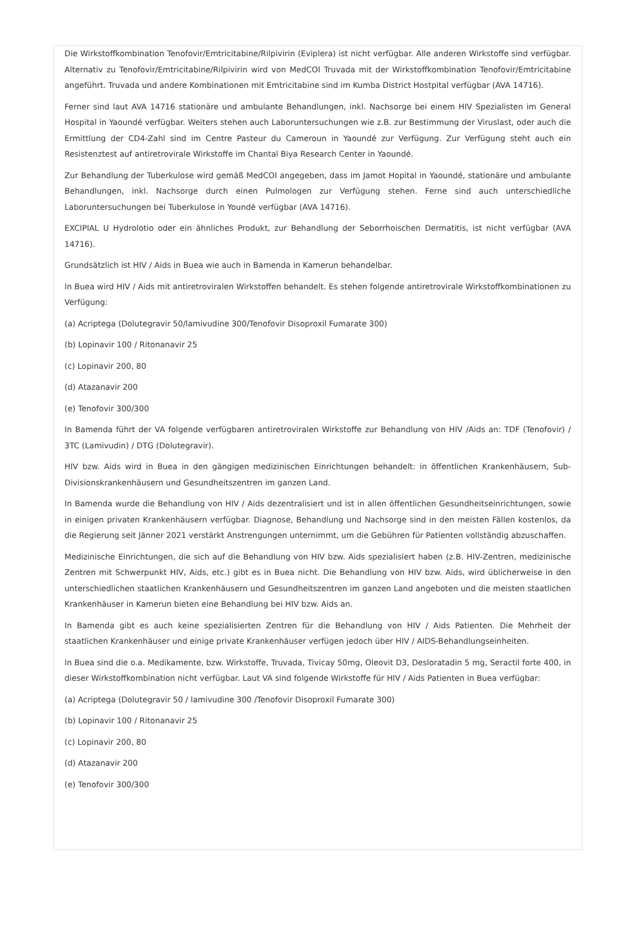Die Wirkstoffkombination Tenofovir/Emtricitabine/Rilpivirin (Eviplera) ist nicht verfügbar. Alle anderen Wirkstoffe sind verfügbar. Alternativ zu Tenofovir/Emtricitabine/Rilpivirin wird von MedCOI Truvada mit der Wirkstoffkombination Tenofovir/Emtricitabine angeführt. Truvada und andere Kombinationen mit Emtricitabine sind im Kumba District Hostpital verfügbar (AVA 14716).
Ferner sind laut AVA 14716 stationäre und ambulante Behandlungen, inkl. Nachsorge bei einem HIV Spezialisten im General Hospital in Yaoundé verfügbar. Weiters stehen auch Laboruntersuchungen wie z.B. zur Bestimmung der Viruslast, oder auch die Ermittlung der CD4-Zahl sind im Centre Pasteur du Cameroun in Yaoundé zur Verfügung. Zur Verfügung steht auch ein Resistenztest auf antiretrovirale Wirkstoffe im Chantal Biya Research Center in Yaoundé.
Zur Behandlung der Tuberkulose wird gemäß MedCOI angegeben, dass im Jamot Hopital in Yaoundé, stationäre und ambulante Behandlungen, inkl. Nachsorge durch einen Pulmologen zur Verfügung stehen. Ferne sind auch unterschiedliche Laboruntersuchungen bei Tuberkulose in Youndé verfügbar (AVA 14716).
EXCIPIAL U Hydrolotio oder ein ähnliches Produkt, zur Behandlung der Seborrhoischen Dermatitis, ist nicht verfügbar (AVA 14716).
Grundsätzlich ist HIV / Aids in Buea wie auch in Bamenda in Kamerun behandelbar.
In Buea wird HIV / Aids mit antiretroviralen Wirkstoffen behandelt. Es stehen folgende antiretrovirale Wirkstoffkombinationen zu Verfügung:
(a) Acriptega (Dolutegravir 50/lamivudine 300/Tenofovir Disoproxil Fumarate 300)
(b) Lopinavir 100 / Ritonanavir 25
(c) Lopinavir 200, 80
(d) Atazanavir 200
(e) Tenofovir 300/300
In Bamenda führt der VA folgende verfügbaren antiretroviralen Wirkstoffe zur Behandlung von HIV /Aids an: TDF (Tenofovir) / 3TC (Lamivudin) / DTG (Dolutegravir).
HIV bzw. Aids wird in Buea in den gängigen medizinischen Einrichtungen behandelt: in öffentlichen Krankenhäusern, Sub-Divisionskrankenhäusern und Gesundheitszentren im ganzen Land.
In Bamenda wurde die Behandlung von HIV / Aids dezentralisiert und ist in allen öffentlichen Gesundheitseinrichtungen, sowie in einigen privaten Krankenhäusern verfügbar. Diagnose, Behandlung und Nachsorge sind in den meisten Fällen kostenlos, da die Regierung seit Jänner 2021 verstärkt Anstrengungen unternimmt, um die Gebühren für Patienten vollständig abzuschaffen.
Medizinische Einrichtungen, die sich auf die Behandlung von HIV bzw. Aids spezialisiert haben (z.B. HIV-Zentren, medizinische Zentren mit Schwerpunkt HIV, Aids, etc.) gibt es in Buea nicht. Die Behandlung von HIV bzw. Aids, wird üblicherweise in den unterschiedlichen staatlichen Krankenhäusern und Gesundheitszentren im ganzen Land angeboten und die meisten staatlichen Krankenhäuser in Kamerun bieten eine Behandlung bei HIV bzw. Aids an.
In Bamenda gibt es auch keine spezialisierten Zentren für die Behandlung von HIV / Aids Patienten. Die Mehrheit der staatlichen Krankenhäuser und einige private Krankenhäuser verfügen jedoch über HIV / AIDS-Behandlungseinheiten.
In Buea sind die o.a. Medikamente, bzw. Wirkstoffe, Truvada, Tivicay 50mg, Oleovit D3, Desloratadin 5 mg, Seractil forte 400, in dieser Wirkstoffkombination nicht verfügbar. Laut VA sind folgende Wirkstoffe für HIV / Aids Patienten in Buea verfügbar:
(a) Acriptega (Dolutegravir 50 / lamivudine 300 /Tenofovir Disoproxil Fumarate 300)
(b) Lopinavir 100 / Ritonanavir 25
(c) Lopinavir 200, 80
(d) Atazanavir 200
(e) Tenofovir 300/300